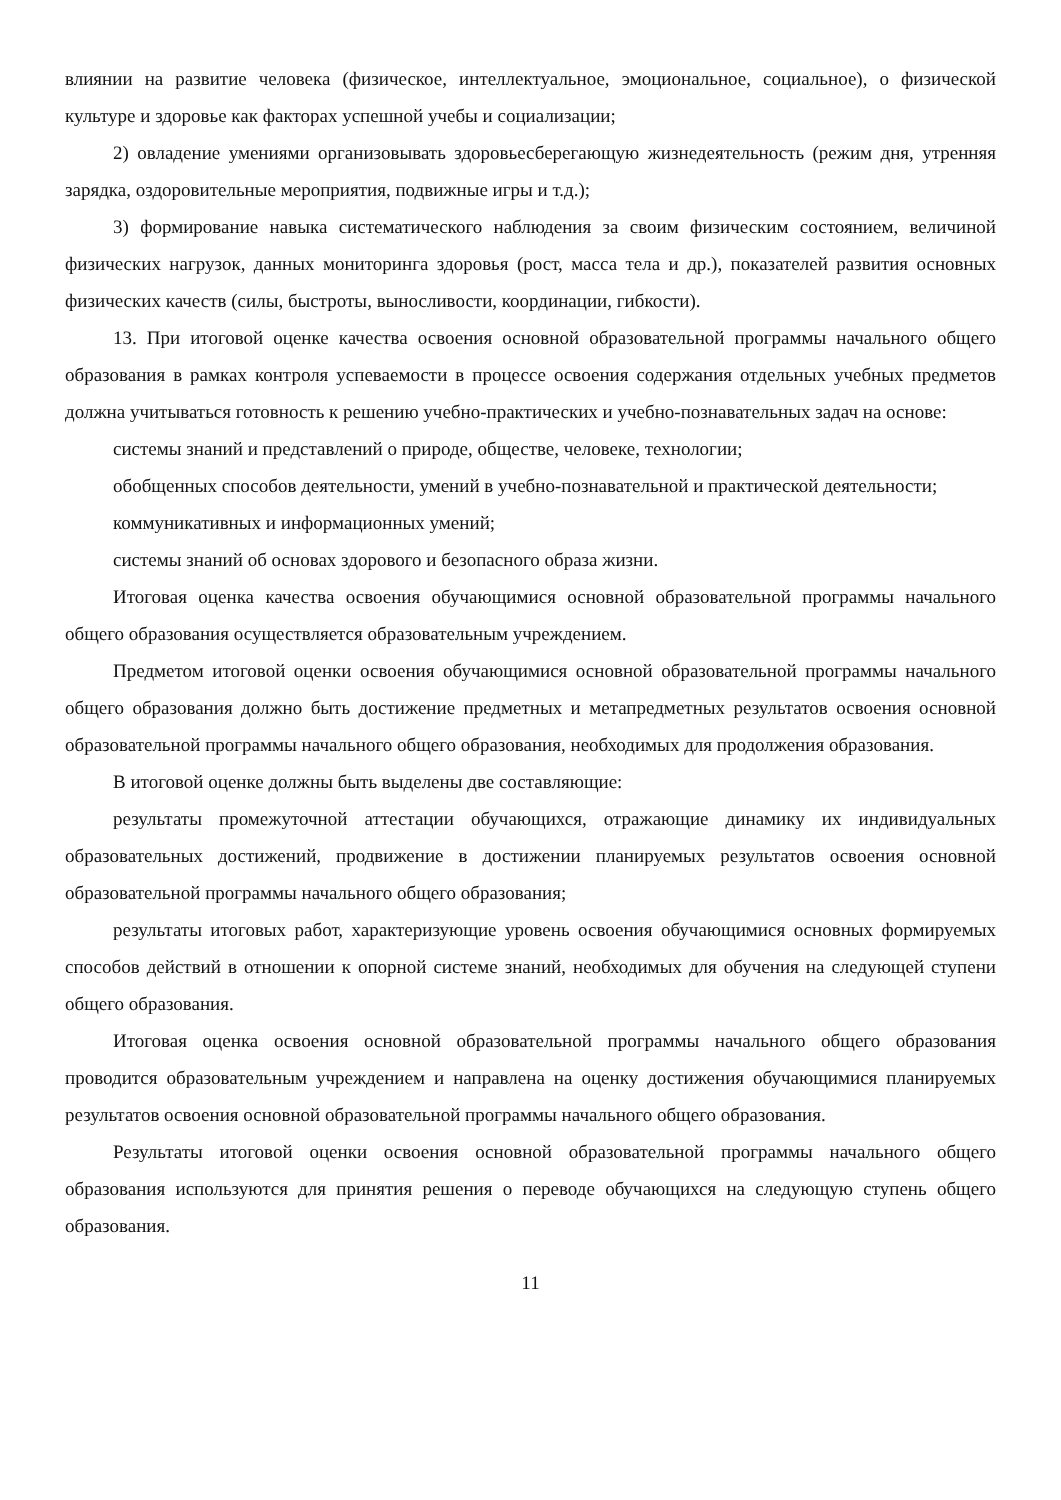влиянии на развитие человека (физическое, интеллектуальное, эмоциональное, социальное), о физической культуре и здоровье как факторах успешной учебы и социализации;
2) овладение умениями организовывать здоровьесберегающую жизнедеятельность (режим дня, утренняя зарядка, оздоровительные мероприятия, подвижные игры и т.д.);
3) формирование навыка систематического наблюдения за своим физическим состоянием, величиной физических нагрузок, данных мониторинга здоровья (рост, масса тела и др.), показателей развития основных физических качеств (силы, быстроты, выносливости, координации, гибкости).
13. При итоговой оценке качества освоения основной образовательной программы начального общего образования в рамках контроля успеваемости в процессе освоения содержания отдельных учебных предметов должна учитываться готовность к решению учебно-практических и учебно-познавательных задач на основе:
системы знаний и представлений о природе, обществе, человеке, технологии;
обобщенных способов деятельности, умений в учебно-познавательной и практической деятельности;
коммуникативных и информационных умений;
системы знаний об основах здорового и безопасного образа жизни.
Итоговая оценка качества освоения обучающимися основной образовательной программы начального общего образования осуществляется образовательным учреждением.
Предметом итоговой оценки освоения обучающимися основной образовательной программы начального общего образования должно быть достижение предметных и метапредметных результатов освоения основной образовательной программы начального общего образования, необходимых для продолжения образования.
В итоговой оценке должны быть выделены две составляющие:
результаты промежуточной аттестации обучающихся, отражающие динамику их индивидуальных образовательных достижений, продвижение в достижении планируемых результатов освоения основной образовательной программы начального общего образования;
результаты итоговых работ, характеризующие уровень освоения обучающимися основных формируемых способов действий в отношении к опорной системе знаний, необходимых для обучения на следующей ступени общего образования.
Итоговая оценка освоения основной образовательной программы начального общего образования проводится образовательным учреждением и направлена на оценку достижения обучающимися планируемых результатов освоения основной образовательной программы начального общего образования.
Результаты итоговой оценки освоения основной образовательной программы начального общего образования используются для принятия решения о переводе обучающихся на следующую ступень общего образования.
11